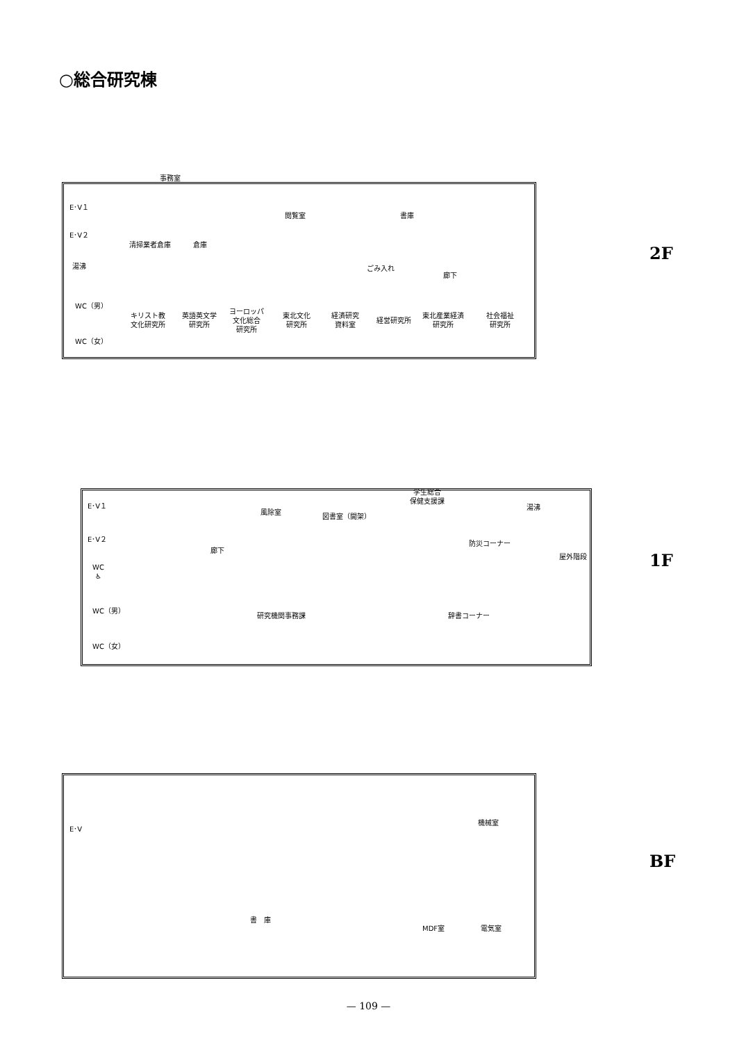○総合研究棟
事務室
E･V１
E･V２
清掃業者倉庫 倉庫
閲覧室 書庫
湯沸 ごみ入れ
廊下
WC（男）
WC（女）
キリスト教
文化研究所
英語英文学
研究所
ヨーロッパ
文化総合
研究所
東北文化
研究所
経済研究
資料室
経営研究所
東北産業経済
研究所
社会福祉
研究所
2F
E･V１
E･V２
風除室
図書室（開架）
学生総合
保健支援課
湯沸
廊下
防災コーナー
屋外階段
WC
♿
WC（男）
WC（女）
研究機関事務課 辞書コーナー
1F
E･V
機械室
書　庫
MDF室 電気室
BF
— 109 —